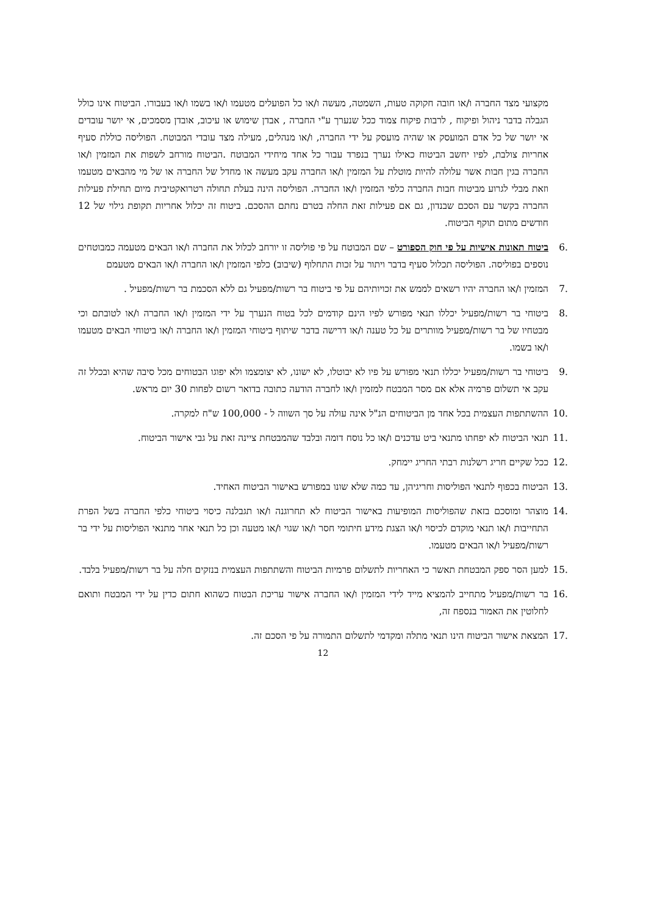מקצועי מצד החברה ו/או חובה חקוקה טעות, השמטה, מעשה ו/או כל הפועלים מטעמו ו/או בשמו ו/או בעבורו. הביטוח אינו כולל הגבלה בדבר ניהול ופיקוח , לרבות פיקוח צמוד ככל שנערך ע"י החברה , אבדן שימוש או עיכוב, אובדן מסמכים, אי יושר עובדים אי יושר של כל אדם המועסק או שהיה מועסק על ידי החברה, ו/או מנהלים, מעילה מצד עובדי המבוטח. הפוליסה כוללת סעיף אחריות צולבת, לפיו יחשב הביטוח כאילו נערך בנפרד עבור כל אחד מיחידי המבוטח .הביטוח מורחב לשפות את המזמין ו/או החברה בגין חבות אשר עלולה להיות מוטלת על המזמין ו/או החברה עקב מעשה או מחדל של החברה או של מי מהבאים מטעמו וזאת מבלי לגרוע מביטוח חבות החברה כלפי המזמין ו/או החברה. הפוליסה הינה בעלת תחולה רטרואקטיבית מיום תחילת פעילות החברה בקשר עם הסכם שבנדון, גם אם פעילות זאת החלה בטרם נחתם ההסכם. ביטוח זה יכלול אחריות תקופת גילוי של 12 חודשים מתום תוקף הביטוח.
.6 ביטוח תאונות אישיות על פי חוק הספורט – שם המבוטח על פי פוליסה זו יורחב לכלול את החברה ו/או הבאים מטעמה כמבוטחים נוספים בפוליסה. הפוליסה תכלול סעיף בדבר ויתור על זכות התחלוף (שיבוב) כלפי המזמין ו/או החברה ו/או הבאים מטעמם
.7 המזמין ו/או החברה יהיו רשאים לממש את זכויותיהם על פי ביטוח בר רשות/מפעיל גם ללא הסכמת בר רשות/מפעיל .
.8 ביטוחי בר רשות/מפעיל יכללו תנאי מפורש לפיו הינם קודמים לכל בטוח הנערך על ידי המזמין ו/או החברה ו/או לטובתם וכי מבטחיו של בר רשות/מפעיל מוותרים על כל טענה ו/או דרישה בדבר שיתוף ביטוחי המזמין ו/או החברה ו/או ביטוחי הבאים מטעמו ו/או בשמו.
.9 ביטוחי בר רשות/מפעיל יכללו תנאי מפורש על פיו לא יבוטלו, לא ישונו, לא יצומצמו ולא יפוגו הבטוחים מכל סיבה שהיא ובכלל זה עקב אי תשלום פרמיה אלא אם מסר המבטח למזמין ו/או לחברה הודעה כתובה בדואר רשום לפחות 30 יום מראש.
.10 ההשתתפות העצמית בכל אחד מן הביטוחים הנ"ל אינה עולה על סך השווה ל - 100,000 ש"ח למקרה.
.11 תנאי הביטוח לא יפחתו מתנאי ביט עדכנים ו/או כל נוסח דומה ובלבד שהמבטחת ציינה זאת על גבי אישור הביטוח.
.12 ככל שקיים חריג רשלנות רבתי החריג יימחק.
.13 הביטוח בכפוף לתנאי הפוליסות וחריגיהן, עד כמה שלא שונו במפורש באישור הביטוח האחיד.
.14 מוצהר ומוסכם בזאת שהפוליסות המופיעות באישור הביטוח לא תחרוגנה ו/או תגבלנה כיסוי ביטוחי כלפי החברה בשל הפרת התחייבות ו/או תנאי מוקדם לכיסוי ו/או הצגת מידע חיתומי חסר ו/או שגוי ו/או מטעה וכן כל תנאי אחר מתנאי הפוליסות על ידי בר רשות/מפעיל ו/או הבאים מטעמו.
.15 למען הסר ספק המבטחת תאשר כי האחריות לתשלום פרמיות הביטוח והשתתפות העצמית בנזקים חלה על בר רשות/מפעיל בלבד.
.16 בר רשות/מפעיל מתחייב להמציא מייד לידי המזמין ו/או החברה אישור עריכת הבטוח כשהוא חתום כדין על ידי המבטח ותואם לחלוטין את האמור בנספח זה,
.17 המצאת אישור הביטוח הינו תנאי מתלה ומקדמי לתשלום התמורה על פי הסכם זה.
12